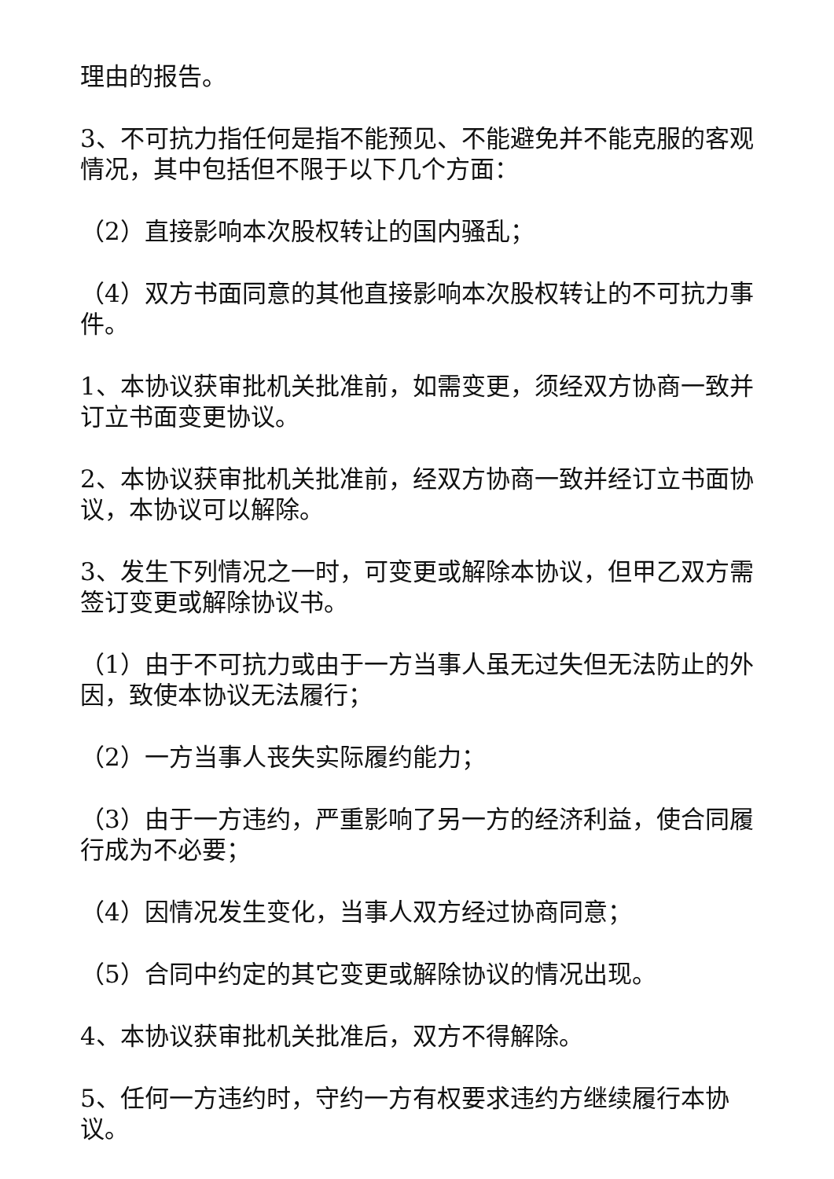理由的报告。
3、不可抗力指任何是指不能预见、不能避免并不能克服的客观情况，其中包括但不限于以下几个方面：
（2）直接影响本次股权转让的国内骚乱；
（4）双方书面同意的其他直接影响本次股权转让的不可抗力事件。
1、本协议获审批机关批准前，如需变更，须经双方协商一致并订立书面变更协议。
2、本协议获审批机关批准前，经双方协商一致并经订立书面协议，本协议可以解除。
3、发生下列情况之一时，可变更或解除本协议，但甲乙双方需签订变更或解除协议书。
（1）由于不可抗力或由于一方当事人虽无过失但无法防止的外因，致使本协议无法履行；
（2）一方当事人丧失实际履约能力；
（3）由于一方违约，严重影响了另一方的经济利益，使合同履行成为不必要；
（4）因情况发生变化，当事人双方经过协商同意；
（5）合同中约定的其它变更或解除协议的情况出现。
4、本协议获审批机关批准后，双方不得解除。
5、任何一方违约时，守约一方有权要求违约方继续履行本协议。